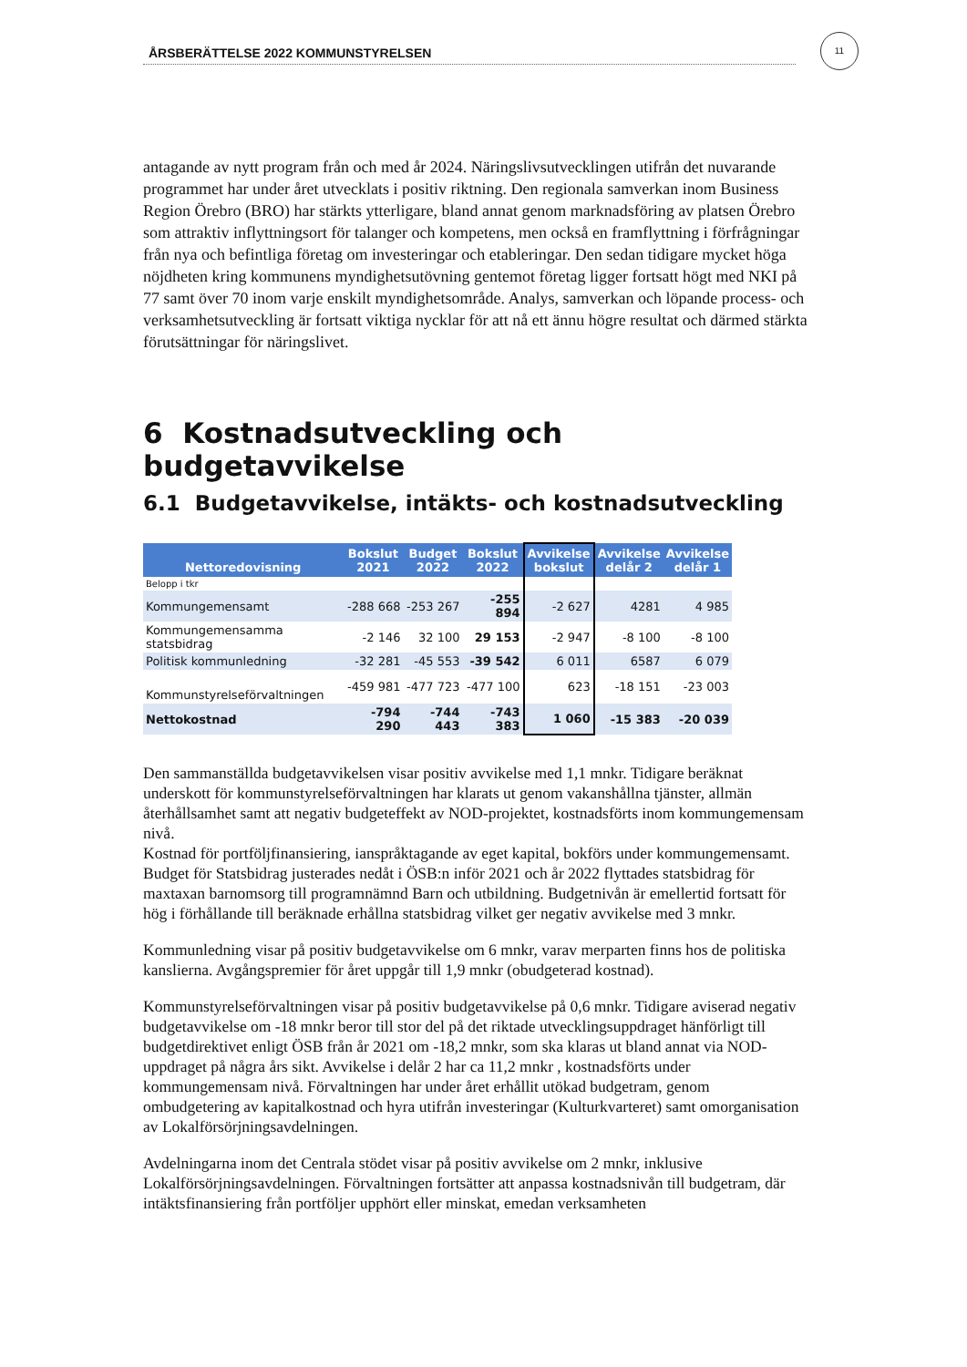11
ÅRSBERÄTTELSE 2022 KOMMUNSTYRELSEN
antagande av nytt program från och med år 2024. Näringslivsutvecklingen utifrån det nuvarande programmet har under året utvecklats i positiv riktning. Den regionala samverkan inom Business Region Örebro (BRO) har stärkts ytterligare, bland annat genom marknadsföring av platsen Örebro som attraktiv inflyttningsort för talanger och kompetens, men också en framflyttning i förfrågningar från nya och befintliga företag om investeringar och etableringar. Den sedan tidigare mycket höga nöjdheten kring kommunens myndighetsutövning gentemot företag ligger fortsatt högt med NKI på 77 samt över 70 inom varje enskilt myndighetsområde. Analys, samverkan och löpande process- och verksamhetsutveckling är fortsatt viktiga nycklar för att nå ett ännu högre resultat och därmed stärkta förutsättningar för näringslivet.
6 Kostnadsutveckling och budgetavvikelse
6.1 Budgetavvikelse, intäkts- och kostnadsutveckling
| Nettoredovisning | Bokslut 2021 | Budget 2022 | Bokslut 2022 | Avvikelse bokslut | Avvikelse delår 2 | Avvikelse delår 1 |
| --- | --- | --- | --- | --- | --- | --- |
| Belopp i tkr | | | | | | |
| Kommungemensamt | -288 668 | -253 267 | -255 894 | -2 627 | 4281 | 4 985 |
| Kommungemensamma statsbidrag | -2 146 | 32 100 | 29 153 | -2 947 | -8 100 | -8 100 |
| Politisk kommunledning | -32 281 | -45 553 | -39 542 | 6 011 | 6587 | 6 079 |
| Kommunstyrelseförvaltningen | -459 981 | -477 723 | -477 100 | 623 | -18 151 | -23 003 |
| Nettokostnad | -794 290 | -744 443 | -743 383 | 1 060 | -15 383 | -20 039 |
Den sammanställda budgetavvikelsen visar positiv avvikelse med 1,1 mnkr. Tidigare beräknat underskott för kommunstyrelseförvaltningen har klarats ut genom vakanshållna tjänster, allmän återhållsamhet samt att negativ budgeteffekt av NOD-projektet, kostnadsförts inom kommungemensam nivå.
Kostnad för portföljfinansiering, ianspråktagande av eget kapital, bokförs under kommungemensamt. Budget för Statsbidrag justerades nedåt i ÖSB:n inför 2021 och år 2022 flyttades statsbidrag för maxtaxan barnomsorg till programnämnd Barn och utbildning. Budgetnivån är emellertid fortsatt för hög i förhållande till beräknade erhållna statsbidrag vilket ger negativ avvikelse med 3 mnkr.
Kommunledning visar på positiv budgetavvikelse om 6 mnkr, varav merparten finns hos de politiska kanslierna. Avgångspremier för året uppgår till 1,9 mnkr (obudgeterad kostnad).
Kommunstyrelseförvaltningen visar på positiv budgetavvikelse på 0,6 mnkr. Tidigare aviserad negativ budgetavvikelse om -18 mnkr beror till stor del på det riktade utvecklingsuppdraget hänförligt till budgetdirektivet enligt ÖSB från år 2021 om -18,2 mnkr, som ska klaras ut bland annat via NOD-uppdraget på några års sikt. Avvikelse i delår 2 har ca 11,2 mnkr , kostnadsförts under kommungemensam nivå. Förvaltningen har under året erhållit utökad budgetram, genom ombudgetering av kapitalkostnad och hyra utifrån investeringar (Kulturkvarteret) samt omorganisation av Lokalförsörjningsavdelningen.
Avdelningarna inom det Centrala stödet visar på positiv avvikelse om 2 mnkr, inklusive Lokalförsörjningsavdelningen. Förvaltningen fortsätter att anpassa kostnadsnivån till budgetram, där intäktsfinansiering från portföljer upphört eller minskat, emedan verksamheten